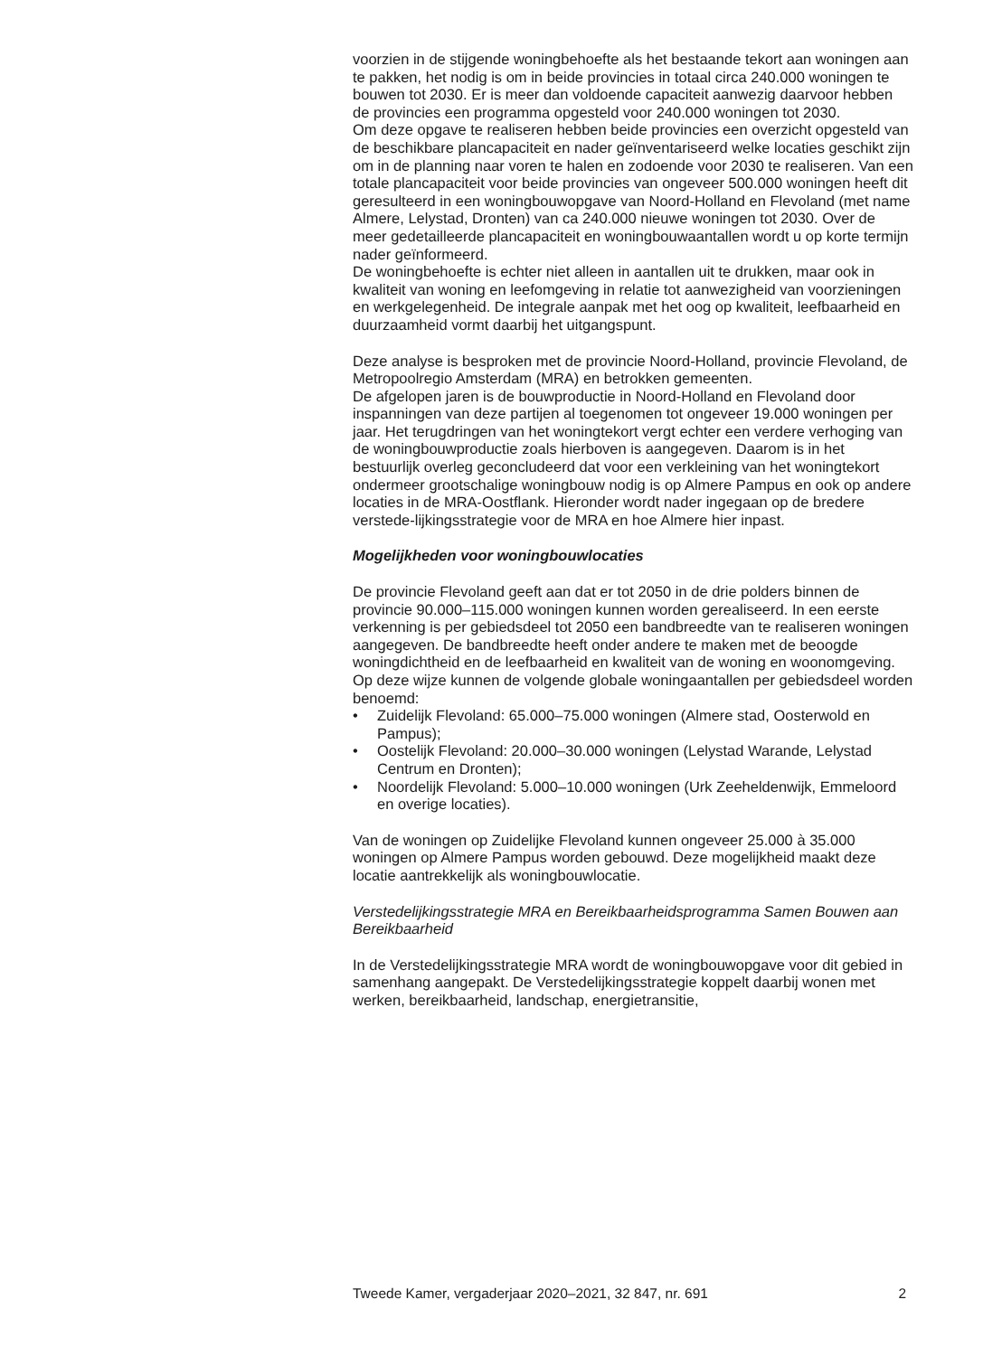voorzien in de stijgende woningbehoefte als het bestaande tekort aan woningen aan te pakken, het nodig is om in beide provincies in totaal circa 240.000 woningen te bouwen tot 2030. Er is meer dan voldoende capaciteit aanwezig daarvoor hebben de provincies een programma opgesteld voor 240.000 woningen tot 2030.
Om deze opgave te realiseren hebben beide provincies een overzicht opgesteld van de beschikbare plancapaciteit en nader geïnventariseerd welke locaties geschikt zijn om in de planning naar voren te halen en zodoende voor 2030 te realiseren. Van een totale plancapaciteit voor beide provincies van ongeveer 500.000 woningen heeft dit geresulteerd in een woningbouwopgave van Noord-Holland en Flevoland (met name Almere, Lelystad, Dronten) van ca 240.000 nieuwe woningen tot 2030. Over de meer gedetailleerde plancapaciteit en woningbouwaantallen wordt u op korte termijn nader geïnformeerd.
De woningbehoefte is echter niet alleen in aantallen uit te drukken, maar ook in kwaliteit van woning en leefomgeving in relatie tot aanwezigheid van voorzieningen en werkgelegenheid. De integrale aanpak met het oog op kwaliteit, leefbaarheid en duurzaamheid vormt daarbij het uitgangspunt.
Deze analyse is besproken met de provincie Noord-Holland, provincie Flevoland, de Metropoolregio Amsterdam (MRA) en betrokken gemeenten.
De afgelopen jaren is de bouwproductie in Noord-Holland en Flevoland door inspanningen van deze partijen al toegenomen tot ongeveer 19.000 woningen per jaar. Het terugdringen van het woningtekort vergt echter een verdere verhoging van de woningbouwproductie zoals hierboven is aangegeven. Daarom is in het bestuurlijk overleg geconcludeerd dat voor een verkleining van het woningtekort ondermeer grootschalige woningbouw nodig is op Almere Pampus en ook op andere locaties in de MRA-Oostflank. Hieronder wordt nader ingegaan op de bredere verstede-lijkingsstrategie voor de MRA en hoe Almere hier inpast.
Mogelijkheden voor woningbouwlocaties
De provincie Flevoland geeft aan dat er tot 2050 in de drie polders binnen de provincie 90.000–115.000 woningen kunnen worden gerealiseerd. In een eerste verkenning is per gebiedsdeel tot 2050 een bandbreedte van te realiseren woningen aangegeven. De bandbreedte heeft onder andere te maken met de beoogde woningdichtheid en de leefbaarheid en kwaliteit van de woning en woonomgeving.
Op deze wijze kunnen de volgende globale woningaantallen per gebiedsdeel worden benoemd:
• Zuidelijk Flevoland: 65.000–75.000 woningen (Almere stad, Oosterwold en Pampus);
• Oostelijk Flevoland: 20.000–30.000 woningen (Lelystad Warande, Lelystad Centrum en Dronten);
• Noordelijk Flevoland: 5.000–10.000 woningen (Urk Zeeheldenwijk, Emmeloord en overige locaties).
Van de woningen op Zuidelijke Flevoland kunnen ongeveer 25.000 à 35.000 woningen op Almere Pampus worden gebouwd. Deze mogelijkheid maakt deze locatie aantrekkelijk als woningbouwlocatie.
Verstedelijkingsstrategie MRA en Bereikbaarheidsprogramma Samen Bouwen aan Bereikbaarheid
In de Verstedelijkingsstrategie MRA wordt de woningbouwopgave voor dit gebied in samenhang aangepakt. De Verstedelijkingsstrategie koppelt daarbij wonen met werken, bereikbaarheid, landschap, energietransitie,
Tweede Kamer, vergaderjaar 2020–2021, 32 847, nr. 691 2